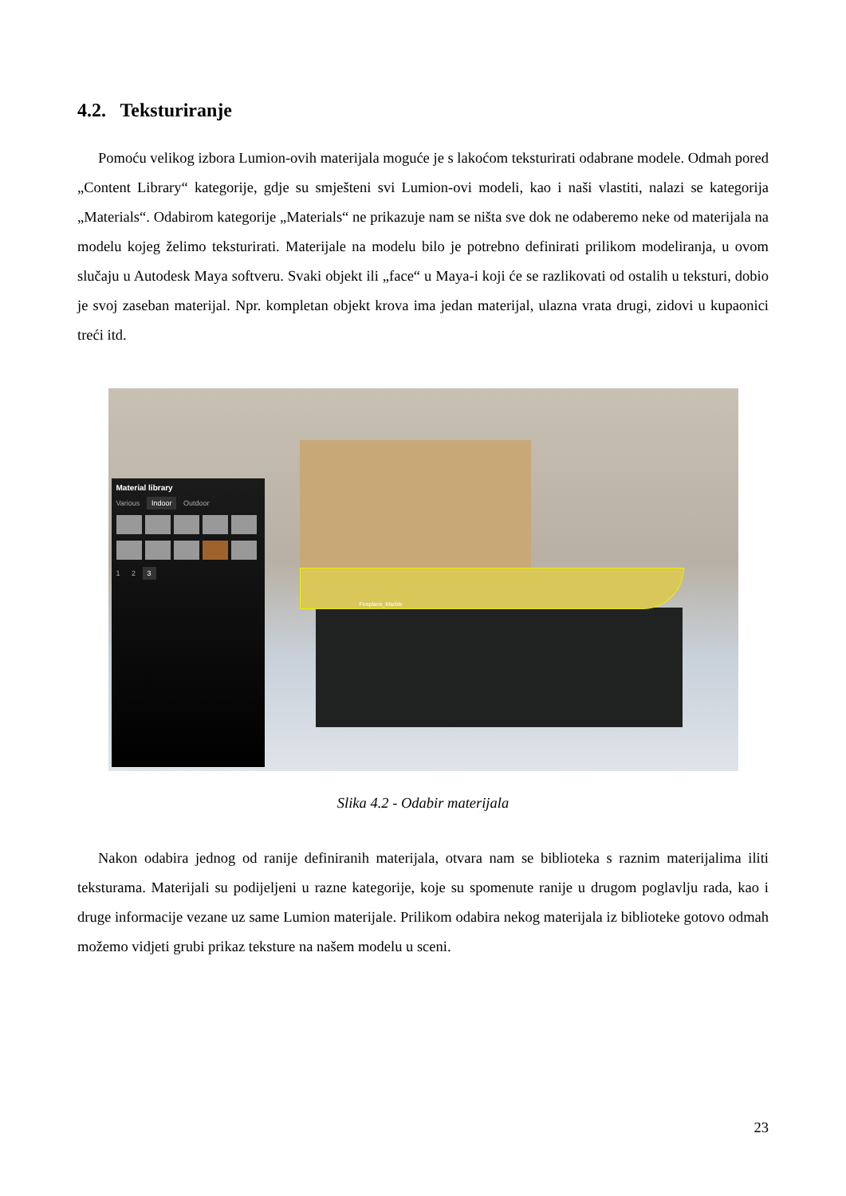4.2. Teksturiranje
Pomoću velikog izbora Lumion-ovih materijala moguće je s lakoćom teksturirati odabrane modele. Odmah pored „Content Library“ kategorije, gdje su smješteni svi Lumion-ovi modeli, kao i naši vlastiti, nalazi se kategorija „Materials“. Odabirom kategorije „Materials“ ne prikazuje nam se ništa sve dok ne odaberemo neke od materijala na modelu kojeg želimo teksturirati. Materijale na modelu bilo je potrebno definirati prilikom modeliranja, u ovom slučaju u Autodesk Maya softveru. Svaki objekt ili „face“ u Maya-i koji će se razlikovati od ostalih u teksturi, dobio je svoj zaseban materijal. Npr. kompletan objekt krova ima jedan materijal, ulazna vrata drugi, zidovi u kupaonici treći itd.
Fireplace_Marble
Material library
Various Indoor Outdoor
1 2 3
Slika 4.2 - Odabir materijala
Nakon odabira jednog od ranije definiranih materijala, otvara nam se biblioteka s raznim materijalima iliti teksturama. Materijali su podijeljeni u razne kategorije, koje su spomenute ranije u drugom poglavlju rada, kao i druge informacije vezane uz same Lumion materijale. Prilikom odabira nekog materijala iz biblioteke gotovo odmah možemo vidjeti grubi prikaz teksture na našem modelu u sceni.
23